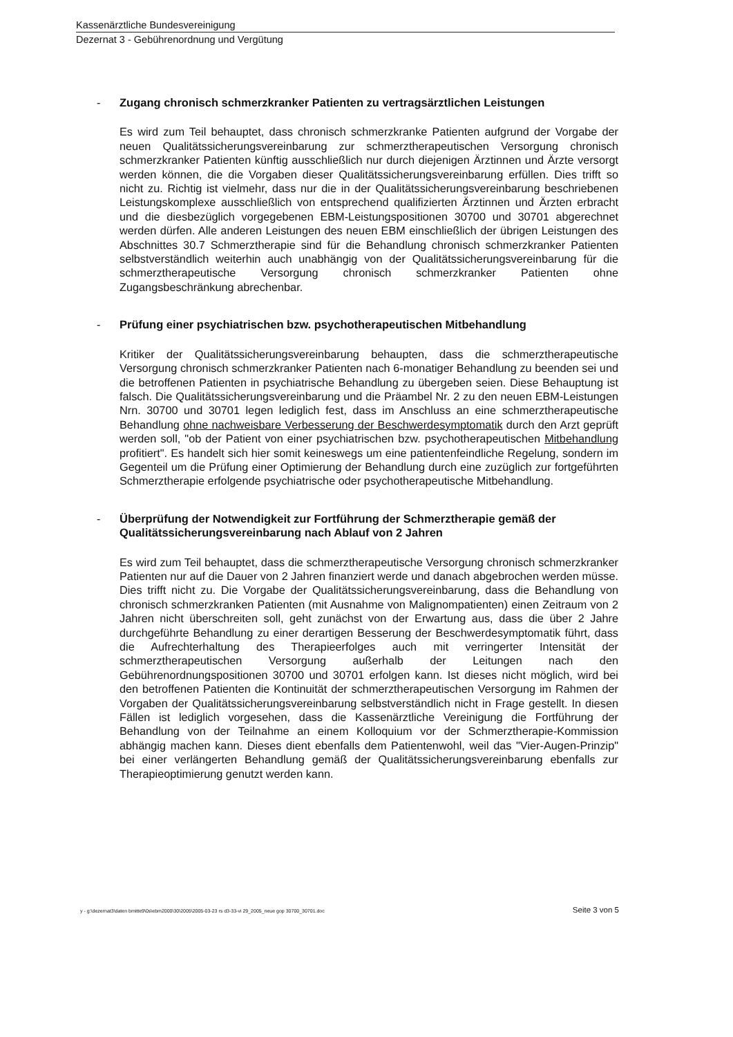Kassenärztliche Bundesvereinigung
Dezernat 3 - Gebührenordnung und Vergütung
- Zugang chronisch schmerzkranker Patienten zu vertragsärztlichen Leistungen
Es wird zum Teil behauptet, dass chronisch schmerzkranke Patienten aufgrund der Vorgabe der neuen Qualitätssicherungsvereinbarung zur schmerztherapeutischen Versorgung chronisch schmerzkranker Patienten künftig ausschließlich nur durch diejenigen Ärztinnen und Ärzte versorgt werden können, die die Vorgaben dieser Qualitätssicherungsvereinbarung erfüllen. Dies trifft so nicht zu. Richtig ist vielmehr, dass nur die in der Qualitätssicherungsvereinbarung beschriebenen Leistungskomplexe ausschließlich von entsprechend qualifizierten Ärztinnen und Ärzten erbracht und die diesbezüglich vorgegebenen EBM-Leistungspositionen 30700 und 30701 abgerechnet werden dürfen. Alle anderen Leistungen des neuen EBM einschließlich der übrigen Leistungen des Abschnittes 30.7 Schmerztherapie sind für die Behandlung chronisch schmerzkranker Patienten selbstverständlich weiterhin auch unabhängig von der Qualitätssicherungsvereinbarung für die schmerztherapeutische Versorgung chronisch schmerzkranker Patienten ohne Zugangsbeschränkung abrechenbar.
- Prüfung einer psychiatrischen bzw. psychotherapeutischen Mitbehandlung
Kritiker der Qualitätssicherungsvereinbarung behaupten, dass die schmerztherapeutische Versorgung chronisch schmerzkranker Patienten nach 6-monatiger Behandlung zu beenden sei und die betroffenen Patienten in psychiatrische Behandlung zu übergeben seien. Diese Behauptung ist falsch. Die Qualitätssicherungsvereinbarung und die Präambel Nr. 2 zu den neuen EBM-Leistungen Nrn. 30700 und 30701 legen lediglich fest, dass im Anschluss an eine schmerztherapeutische Behandlung ohne nachweisbare Verbesserung der Beschwerdesymptomatik durch den Arzt geprüft werden soll, "ob der Patient von einer psychiatrischen bzw. psychotherapeutischen Mitbehandlung profitiert". Es handelt sich hier somit keineswegs um eine patientenfeindliche Regelung, sondern im Gegenteil um die Prüfung einer Optimierung der Behandlung durch eine zuzüglich zur fortgeführten Schmerztherapie erfolgende psychiatrische oder psychotherapeutische Mitbehandlung.
- Überprüfung der Notwendigkeit zur Fortführung der Schmerztherapie gemäß der Qualitätssicherungsvereinbarung nach Ablauf von 2 Jahren
Es wird zum Teil behauptet, dass die schmerztherapeutische Versorgung chronisch schmerzkranker Patienten nur auf die Dauer von 2 Jahren finanziert werde und danach abgebrochen werden müsse. Dies trifft nicht zu. Die Vorgabe der Qualitätssicherungsvereinbarung, dass die Behandlung von chronisch schmerzkranken Patienten (mit Ausnahme von Malignompatienten) einen Zeitraum von 2 Jahren nicht überschreiten soll, geht zunächst von der Erwartung aus, dass die über 2 Jahre durchgeführte Behandlung zu einer derartigen Besserung der Beschwerdesymptomatik führt, dass die Aufrechterhaltung des Therapieerfolges auch mit verringerter Intensität der schmerztherapeutischen Versorgung außerhalb der Leitungen nach den Gebührenordnungspositionen 30700 und 30701 erfolgen kann. Ist dieses nicht möglich, wird bei den betroffenen Patienten die Kontinuität der schmerztherapeutischen Versorgung im Rahmen der Vorgaben der Qualitätssicherungsvereinbarung selbstverständlich nicht in Frage gestellt. In diesen Fällen ist lediglich vorgesehen, dass die Kassenärztliche Vereinigung die Fortführung der Behandlung von der Teilnahme an einem Kolloquium vor der Schmerztherapie-Kommission abhängig machen kann. Dieses dient ebenfalls dem Patientenwohl, weil das "Vier-Augen-Prinzip" bei einer verlängerten Behandlung gemäß der Qualitätssicherungsvereinbarung ebenfalls zur Therapieoptimierung genutzt werden kann.
y - g:\dezernat3\daten bmitte9\0s\ebm2000\30\2005\2005-03-23 rs d3-33-vi 29_2005_neue gop 30700_30701.doc Seite 3 von 5